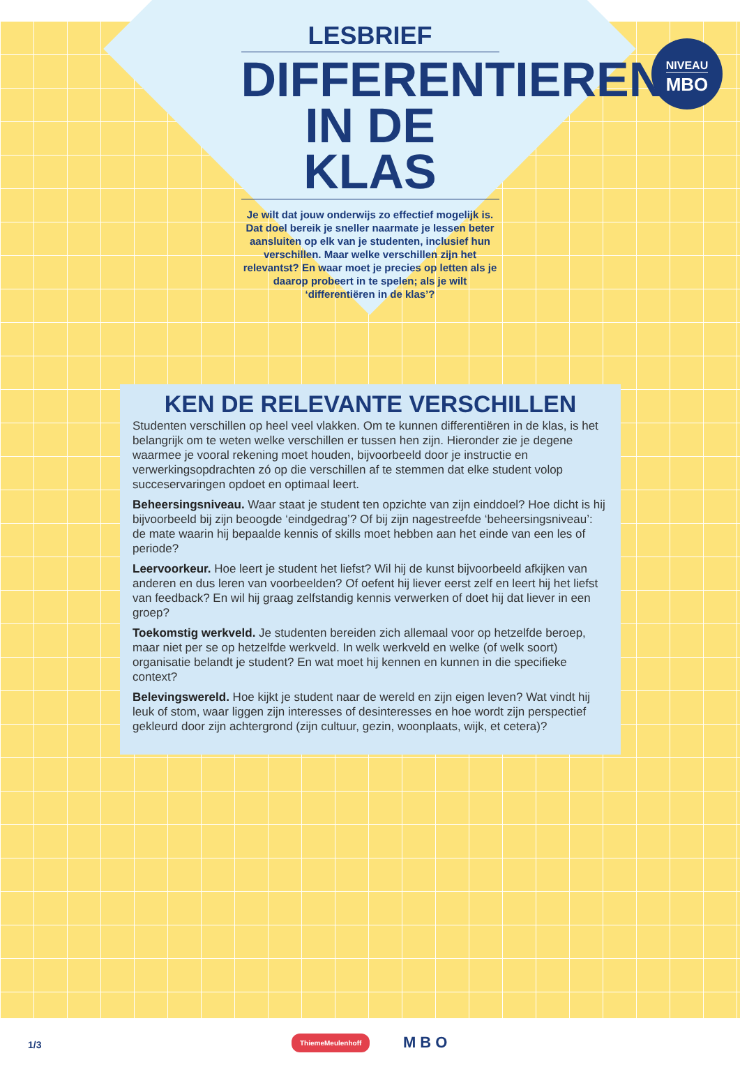NIVEAU
MBO
LESBRIEF
DIFFERENTIEREN IN DE KLAS
Je wilt dat jouw onderwijs zo effectief mogelijk is. Dat doel bereik je sneller naarmate je lessen beter aansluiten op elk van je studenten, inclusief hun verschillen. Maar welke verschillen zijn het relevantst? En waar moet je precies op letten als je daarop probeert in te spelen; als je wilt ‘differentiëren in de klas’?
KEN DE RELEVANTE VERSCHILLEN
Studenten verschillen op heel veel vlakken. Om te kunnen differentiëren in de klas, is het belangrijk om te weten welke verschillen er tussen hen zijn. Hieronder zie je degene waarmee je vooral rekening moet houden, bijvoorbeeld door je instructie en verwerkingsopdrachten zó op die verschillen af te stemmen dat elke student volop succeservaringen opdoet en optimaal leert.
Beheersingsniveau. Waar staat je student ten opzichte van zijn einddoel? Hoe dicht is hij bijvoorbeeld bij zijn beoogde ‘eindgedrag’? Of bij zijn nagestreefde ‘beheersingsniveau’: de mate waarin hij bepaalde kennis of skills moet hebben aan het einde van een les of periode?
Leervoorkeur. Hoe leert je student het liefst? Wil hij de kunst bijvoorbeeld afkijken van anderen en dus leren van voorbeelden? Of oefent hij liever eerst zelf en leert hij het liefst van feedback? En wil hij graag zelfstandig kennis verwerken of doet hij dat liever in een groep?
Toekomstig werkveld. Je studenten bereiden zich allemaal voor op hetzelfde beroep, maar niet per se op hetzelfde werkveld. In welk werkveld en welke (of welk soort) organisatie belandt je student? En wat moet hij kennen en kunnen in die specifieke context?
Belevingswereld. Hoe kijkt je student naar de wereld en zijn eigen leven? Wat vindt hij leuk of stom, waar liggen zijn interesses of desinteresses en hoe wordt zijn perspectief gekleurd door zijn achtergrond (zijn cultuur, gezin, woonplaats, wijk, et cetera)?
1/3
ThiemeMeulenhoff MBO